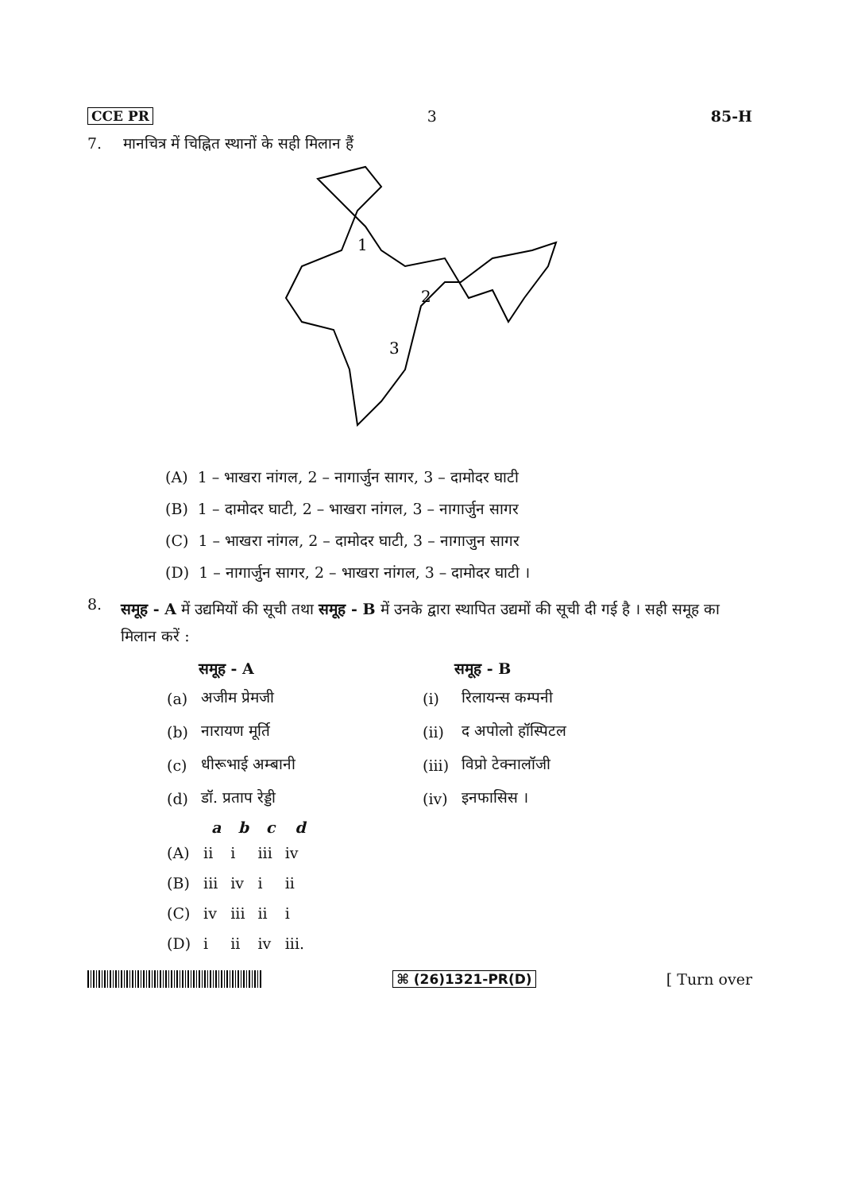CCE PR 3 85-H
7. मानचित्र में चिह्नित स्थानों के सही मिलान हैं
1
2
3
(A) 1 – भाखरा नांगल, 2 – नागार्जुन सागर, 3 – दामोदर घाटी
(B) 1 – दामोदर घाटी, 2 – भाखरा नांगल, 3 – नागार्जुन सागर
(C) 1 – भाखरा नांगल, 2 – दामोदर घाटी, 3 – नागाजुन सागर
(D) 1 – नागार्जुन सागर, 2 – भाखरा नांगल, 3 – दामोदर घाटी ।
8. समूह - A में उद्यमियों की सूची तथा समूह - B में उनके द्वारा स्थापित उद्यमों की सूची दी गई है । सही समूह का मिलान करें :
| समूह - A | | | समूह - B | |
| --- | --- | --- | --- | --- |
| (a) | अजीम प्रेमजी | | (i) | रिलायन्स कम्पनी |
| (b) | नारायण मूर्ति | | (ii) | द अपोलो हॉस्पिटल |
| (c) | धीरूभाई अम्बानी | | (iii) | विप्रो टेक्नालॉजी |
| (d) | डॉ. प्रताप रेड्डी | | (iv) | इनफासिस । |
| | a | b | c | d |
| --- | --- | --- | --- | --- |
| (A) | ii | i | iii | iv |
| (B) | iii | iv | i | ii |
| (C) | iv | iii | ii | i |
| (D) | i | ii | iv | iii. |
⌘ (26)1321-PR(D) [ Turn over